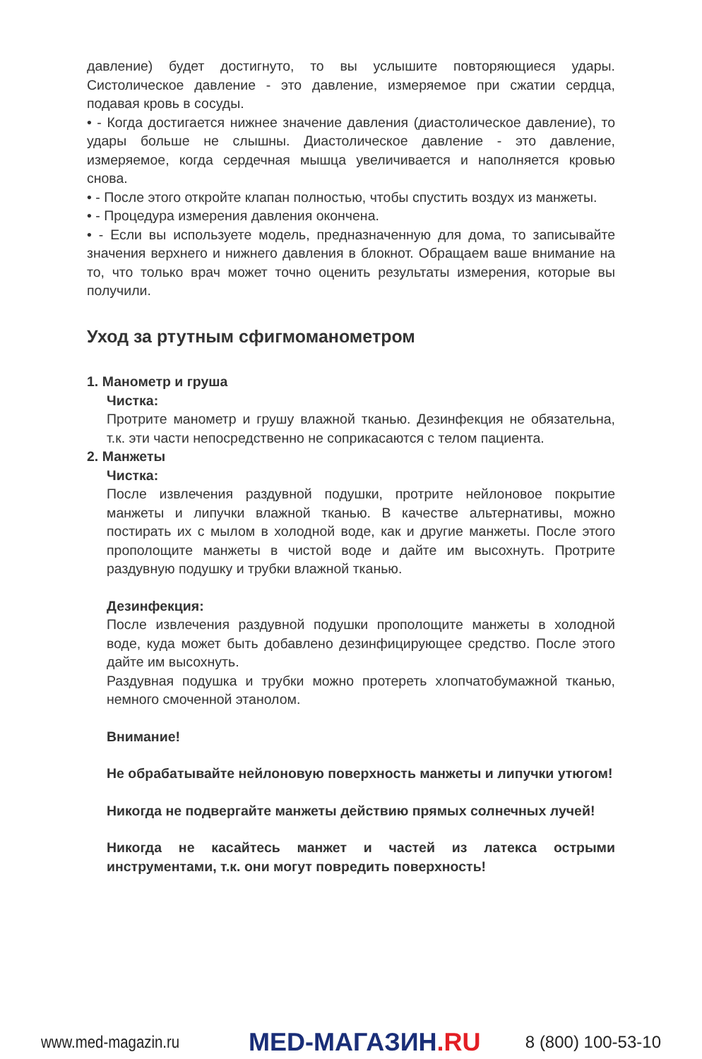давление) будет достигнуто, то вы услышите повторяющиеся удары. Систолическое давление - это давление, измеряемое при сжатии сердца, подавая кровь в сосуды.
• - Когда достигается нижнее значение давления (диастолическое давление), то удары больше не слышны. Диастолическое давление - это давление, измеряемое, когда сердечная мышца увеличивается и наполняется кровью снова.
• - После этого откройте клапан полностью, чтобы спустить воздух из манжеты.
• - Процедура измерения давления окончена.
• - Если вы используете модель, предназначенную для дома, то записывайте значения верхнего и нижнего давления в блокнот. Обращаем ваше внимание на то, что только врач может точно оценить результаты измерения, которые вы получили.
Уход за ртутным сфигмоманометром
1. Манометр и груша
Чистка:
Протрите манометр и грушу влажной тканью. Дезинфекция не обязательна, т.к. эти части непосредственно не соприкасаются с телом пациента.
2. Манжеты
Чистка:
После извлечения раздувной подушки, протрите нейлоновое покрытие манжеты и липучки влажной тканью. В качестве альтернативы, можно постирать их с мылом в холодной воде, как и другие манжеты. После этого прополощите манжеты в чистой воде и дайте им высохнуть. Протрите раздувную подушку и трубки влажной тканью.
Дезинфекция:
После извлечения раздувной подушки прополощите манжеты в холодной воде, куда может быть добавлено дезинфицирующее средство. После этого дайте им высохнуть.
Раздувная подушка и трубки можно протереть хлопчатобумажной тканью, немного смоченной этанолом.
Внимание!
Не обрабатывайте нейлоновую поверхность манжеты и липучки утюгом!
Никогда не подвергайте манжеты действию прямых солнечных лучей!
Никогда не касайтесь манжет и частей из латекса острыми инструментами, т.к. они могут повредить поверхность!
www.med-magazin.ru
MED-МАГАЗИН.RU
8 (800) 100-53-10